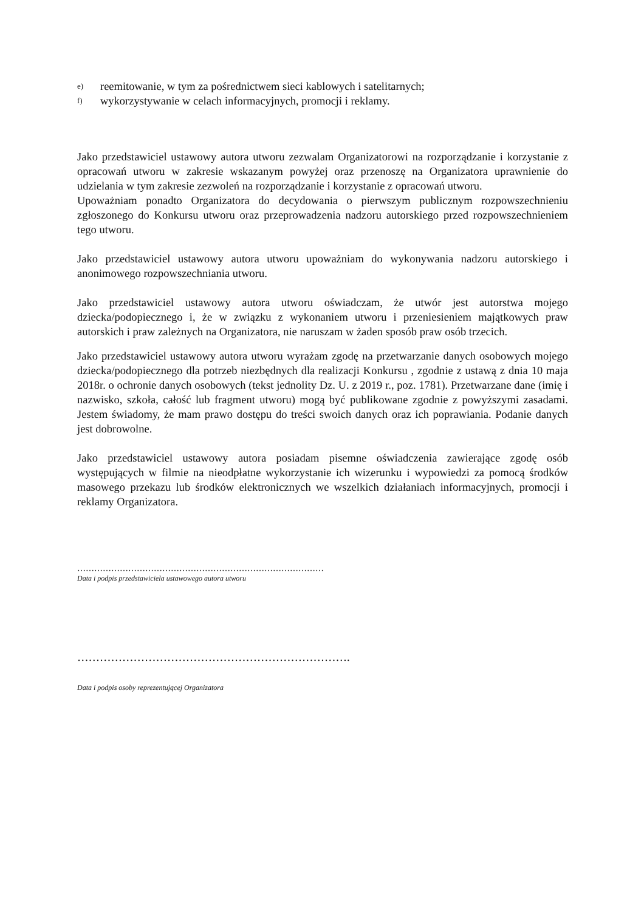e) reemitowanie, w tym za pośrednictwem sieci kablowych i satelitarnych;
f) wykorzystywanie w celach informacyjnych, promocji i reklamy.
Jako przedstawiciel ustawowy autora utworu zezwalam Organizatorowi na rozporządzanie i korzystanie z opracowań utworu w zakresie wskazanym powyżej oraz przenoszę na Organizatora uprawnienie do udzielania w tym zakresie zezwoleń na rozporządzanie i korzystanie z opracowań utworu.
Upoważniam ponadto Organizatora do decydowania o pierwszym publicznym rozpowszechnieniu zgłoszonego do Konkursu utworu oraz przeprowadzenia nadzoru autorskiego przed rozpowszechnieniem tego utworu.
Jako przedstawiciel ustawowy autora utworu upoważniam do wykonywania nadzoru autorskiego i anonimowego rozpowszechniania utworu.
Jako przedstawiciel ustawowy autora utworu oświadczam, że utwór jest autorstwa mojego dziecka/podopiecznego i, że w związku z wykonaniem utworu i przeniesieniem majątkowych praw autorskich i praw zależnych na Organizatora, nie naruszam w żaden sposób praw osób trzecich.
Jako przedstawiciel ustawowy autora utworu wyrażam zgodę na przetwarzanie danych osobowych mojego dziecka/podopiecznego dla potrzeb niezbędnych dla realizacji Konkursu , zgodnie z ustawą z dnia 10 maja 2018r. o ochronie danych osobowych (tekst jednolity Dz. U. z 2019 r., poz. 1781). Przetwarzane dane (imię i nazwisko, szkoła, całość lub fragment utworu) mogą być publikowane zgodnie z powyższymi zasadami. Jestem świadomy, że mam prawo dostępu do treści swoich danych oraz ich poprawiania. Podanie danych jest dobrowolne.
Jako przedstawiciel ustawowy autora posiadam pisemne oświadczenia zawierające zgodę osób występujących w filmie na nieodpłatne wykorzystanie ich wizerunku i wypowiedzi za pomocą środków masowego przekazu lub środków elektronicznych we wszelkich działaniach informacyjnych, promocji i reklamy Organizatora.
……………………………………………………………………………
Data i podpis przedstawiciela ustawowego autora utworu
……………………………………………………………….
Data i podpis osoby reprezentującej Organizatora